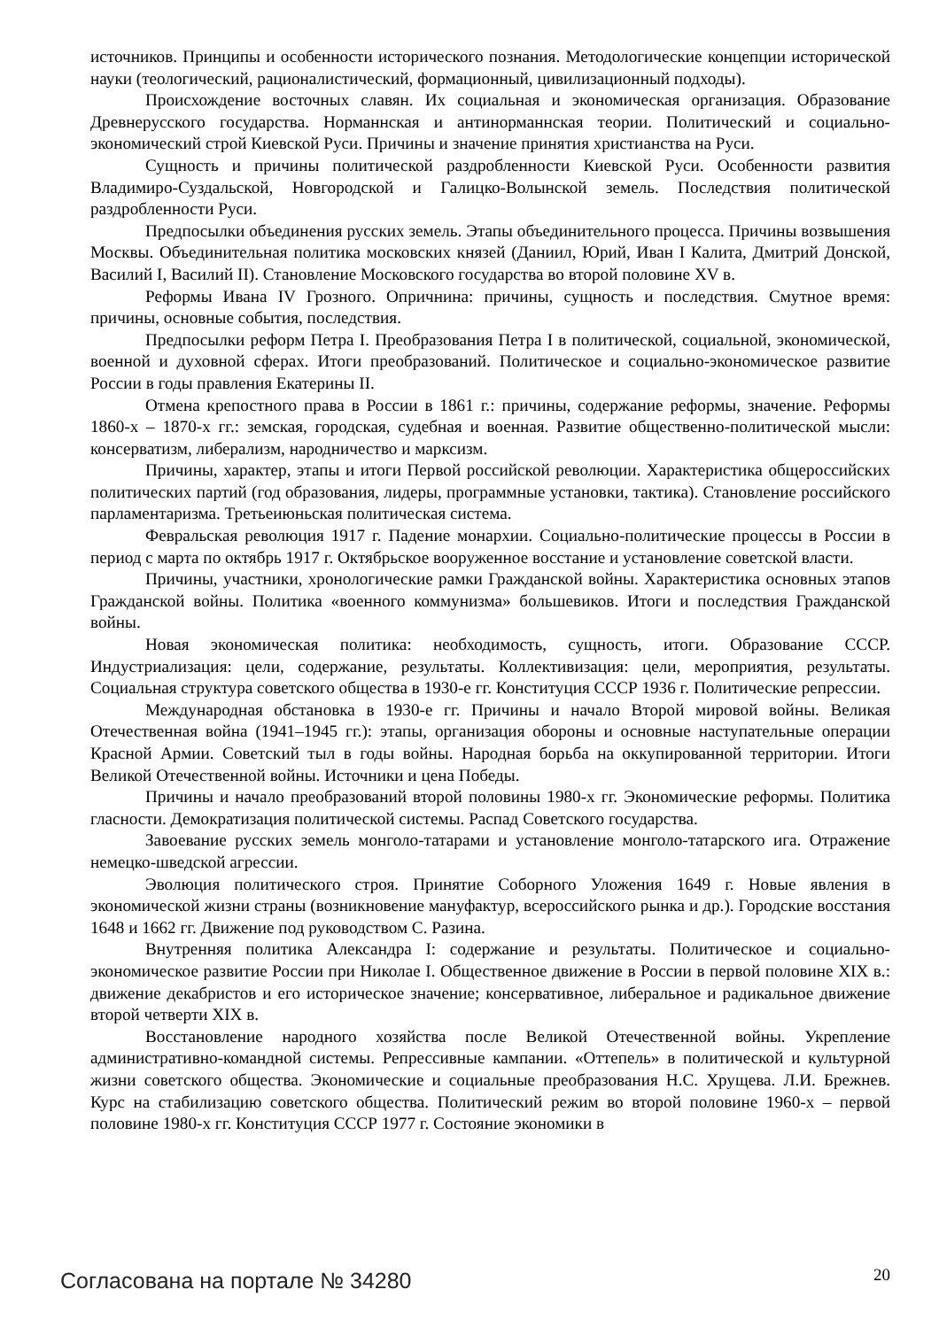источников. Принципы и особенности исторического познания. Методологические концепции исторической науки (теологический, рационалистический, формационный, цивилизационный подходы).
Происхождение восточных славян. Их социальная и экономическая организация. Образование Древнерусского государства. Норманнская и антинорманнская теории. Политический и социально-экономический строй Киевской Руси. Причины и значение принятия христианства на Руси.
Сущность и причины политической раздробленности Киевской Руси. Особенности развития Владимиро-Суздальской, Новгородской и Галицко-Волынской земель. Последствия политической раздробленности Руси.
Предпосылки объединения русских земель. Этапы объединительного процесса. Причины возвышения Москвы. Объединительная политика московских князей (Даниил, Юрий, Иван I Калита, Дмитрий Донской, Василий I, Василий II). Становление Московского государства во второй половине XV в.
Реформы Ивана IV Грозного. Опричнина: причины, сущность и последствия. Смутное время: причины, основные события, последствия.
Предпосылки реформ Петра I. Преобразования Петра I в политической, социальной, экономической, военной и духовной сферах. Итоги преобразований. Политическое и социально-экономическое развитие России в годы правления Екатерины II.
Отмена крепостного права в России в 1861 г.: причины, содержание реформы, значение. Реформы 1860-х – 1870-х гг.: земская, городская, судебная и военная. Развитие общественно-политической мысли: консерватизм, либерализм, народничество и марксизм.
Причины, характер, этапы и итоги Первой российской революции. Характеристика общероссийских политических партий (год образования, лидеры, программные установки, тактика). Становление российского парламентаризма. Третьеиюньская политическая система.
Февральская революция 1917 г. Падение монархии. Социально-политические процессы в России в период с марта по октябрь 1917 г. Октябрьское вооруженное восстание и установление советской власти.
Причины, участники, хронологические рамки Гражданской войны. Характеристика основных этапов Гражданской войны. Политика «военного коммунизма» большевиков. Итоги и последствия Гражданской войны.
Новая экономическая политика: необходимость, сущность, итоги. Образование СССР. Индустриализация: цели, содержание, результаты. Коллективизация: цели, мероприятия, результаты. Социальная структура советского общества в 1930-е гг. Конституция СССР 1936 г. Политические репрессии.
Международная обстановка в 1930-е гг. Причины и начало Второй мировой войны. Великая Отечественная война (1941–1945 гг.): этапы, организация обороны и основные наступательные операции Красной Армии. Советский тыл в годы войны. Народная борьба на оккупированной территории. Итоги Великой Отечественной войны. Источники и цена Победы.
Причины и начало преобразований второй половины 1980-х гг. Экономические реформы. Политика гласности. Демократизация политической системы. Распад Советского государства.
Завоевание русских земель монголо-татарами и установление монголо-татарского ига. Отражение немецко-шведской агрессии.
Эволюция политического строя. Принятие Соборного Уложения 1649 г. Новые явления в экономической жизни страны (возникновение мануфактур, всероссийского рынка и др.). Городские восстания 1648 и 1662 гг. Движение под руководством С. Разина.
Внутренняя политика Александра I: содержание и результаты. Политическое и социально-экономическое развитие России при Николае I. Общественное движение в России в первой половине XIX в.: движение декабристов и его историческое значение; консервативное, либеральное и радикальное движение второй четверти XIX в.
Восстановление народного хозяйства после Великой Отечественной войны. Укрепление административно-командной системы. Репрессивные кампании. «Оттепель» в политической и культурной жизни советского общества. Экономические и социальные преобразования Н.С. Хрущева. Л.И. Брежнев. Курс на стабилизацию советского общества. Политический режим во второй половине 1960-х – первой половине 1980-х гг. Конституция СССР 1977 г. Состояние экономики в
Согласована на портале № 34280 20